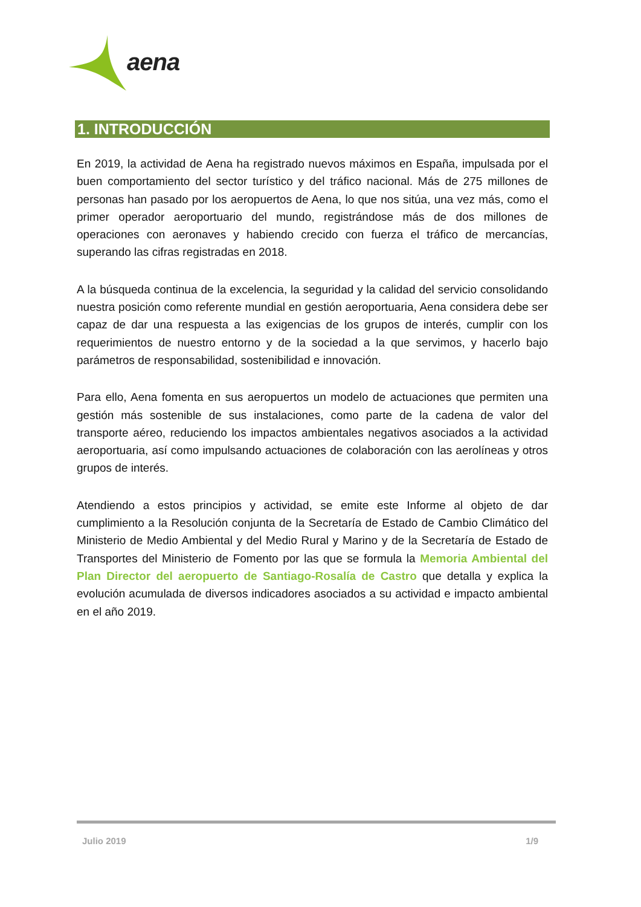aena
1. INTRODUCCIÓN
En 2019, la actividad de Aena ha registrado nuevos máximos en España, impulsada por el buen comportamiento del sector turístico y del tráfico nacional. Más de 275 millones de personas han pasado por los aeropuertos de Aena, lo que nos sitúa, una vez más, como el primer operador aeroportuario del mundo, registrándose más de dos millones de operaciones con aeronaves y habiendo crecido con fuerza el tráfico de mercancías, superando las cifras registradas en 2018.
A la búsqueda continua de la excelencia, la seguridad y la calidad del servicio consolidando nuestra posición como referente mundial en gestión aeroportuaria, Aena considera debe ser capaz de dar una respuesta a las exigencias de los grupos de interés, cumplir con los requerimientos de nuestro entorno y de la sociedad a la que servimos, y hacerlo bajo parámetros de responsabilidad, sostenibilidad e innovación.
Para ello, Aena fomenta en sus aeropuertos un modelo de actuaciones que permiten una gestión más sostenible de sus instalaciones, como parte de la cadena de valor del transporte aéreo, reduciendo los impactos ambientales negativos asociados a la actividad aeroportuaria, así como impulsando actuaciones de colaboración con las aerolíneas y otros grupos de interés.
Atendiendo a estos principios y actividad, se emite este Informe al objeto de dar cumplimiento a la Resolución conjunta de la Secretaría de Estado de Cambio Climático del Ministerio de Medio Ambiental y del Medio Rural y Marino y de la Secretaría de Estado de Transportes del Ministerio de Fomento por las que se formula la Memoria Ambiental del Plan Director del aeropuerto de Santiago-Rosalía de Castro que detalla y explica la evolución acumulada de diversos indicadores asociados a su actividad e impacto ambiental en el año 2019.
Julio 2019 1/9